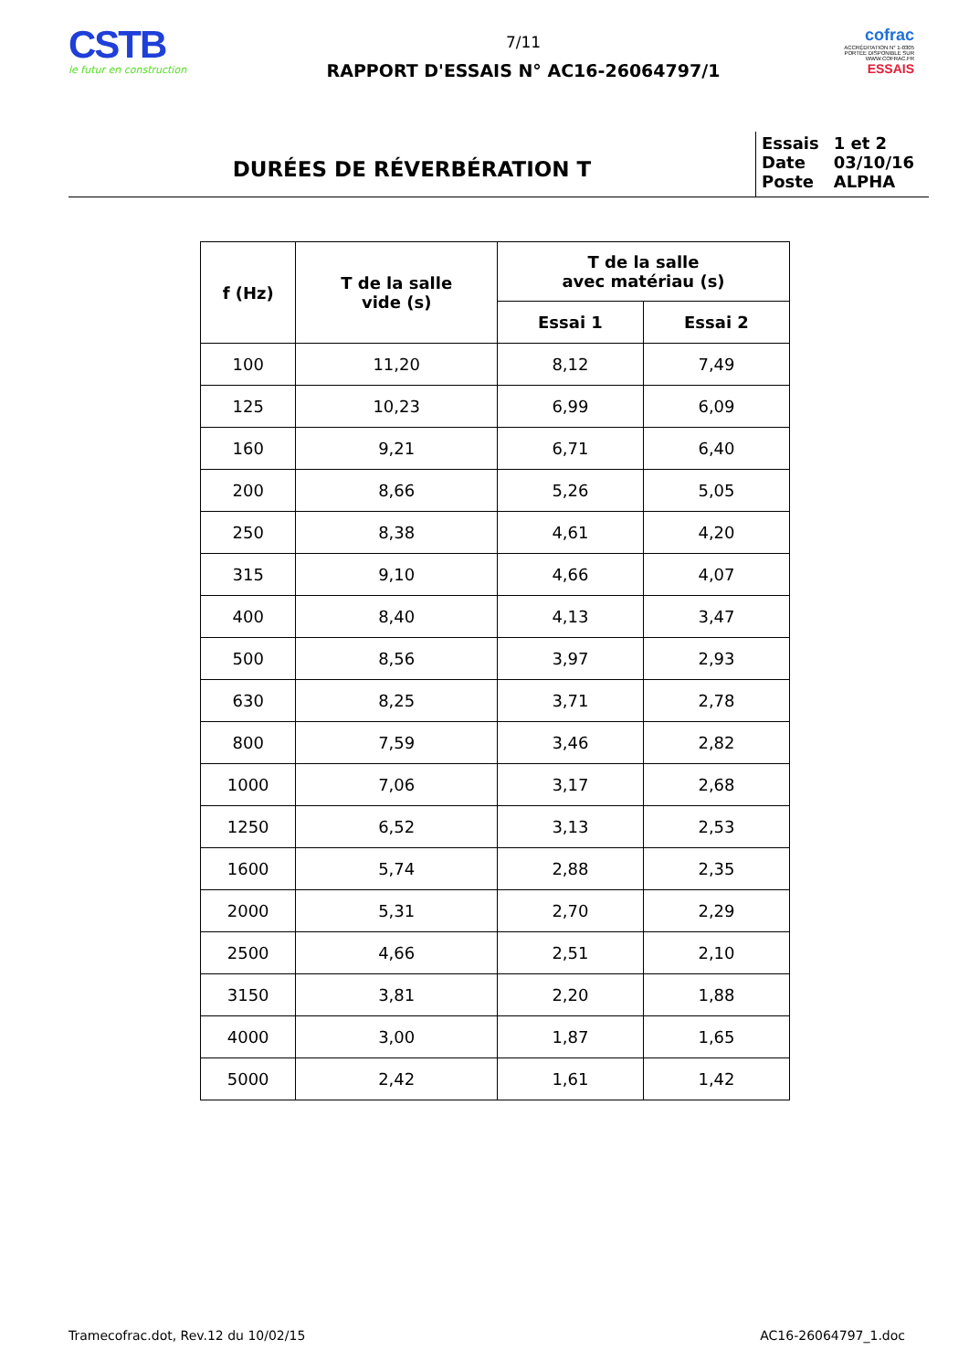CSTB
le futur en construction
7/11
RAPPORT D'ESSAIS N° AC16-26064797/1
cofrac
ACCRÉDITATION N° 1-0305 PORTÉE DISPONIBLE SUR WWW.COFRAC.FR
ESSAIS
DURÉES DE RÉVERBÉRATION T
| Essais | 1 et 2 |
| Date | 03/10/16 |
| Poste | ALPHA |
| f (Hz) | T de la salle vide (s) | T de la salle avec matériau (s) | |
| --- | --- | --- | --- |
| | | Essai 1 | Essai 2 |
| 100 | 11,20 | 8,12 | 7,49 |
| 125 | 10,23 | 6,99 | 6,09 |
| 160 | 9,21 | 6,71 | 6,40 |
| 200 | 8,66 | 5,26 | 5,05 |
| 250 | 8,38 | 4,61 | 4,20 |
| 315 | 9,10 | 4,66 | 4,07 |
| 400 | 8,40 | 4,13 | 3,47 |
| 500 | 8,56 | 3,97 | 2,93 |
| 630 | 8,25 | 3,71 | 2,78 |
| 800 | 7,59 | 3,46 | 2,82 |
| 1000 | 7,06 | 3,17 | 2,68 |
| 1250 | 6,52 | 3,13 | 2,53 |
| 1600 | 5,74 | 2,88 | 2,35 |
| 2000 | 5,31 | 2,70 | 2,29 |
| 2500 | 4,66 | 2,51 | 2,10 |
| 3150 | 3,81 | 2,20 | 1,88 |
| 4000 | 3,00 | 1,87 | 1,65 |
| 5000 | 2,42 | 1,61 | 1,42 |
Tramecofrac.dot, Rev.12 du 10/02/15 AC16-26064797_1.doc